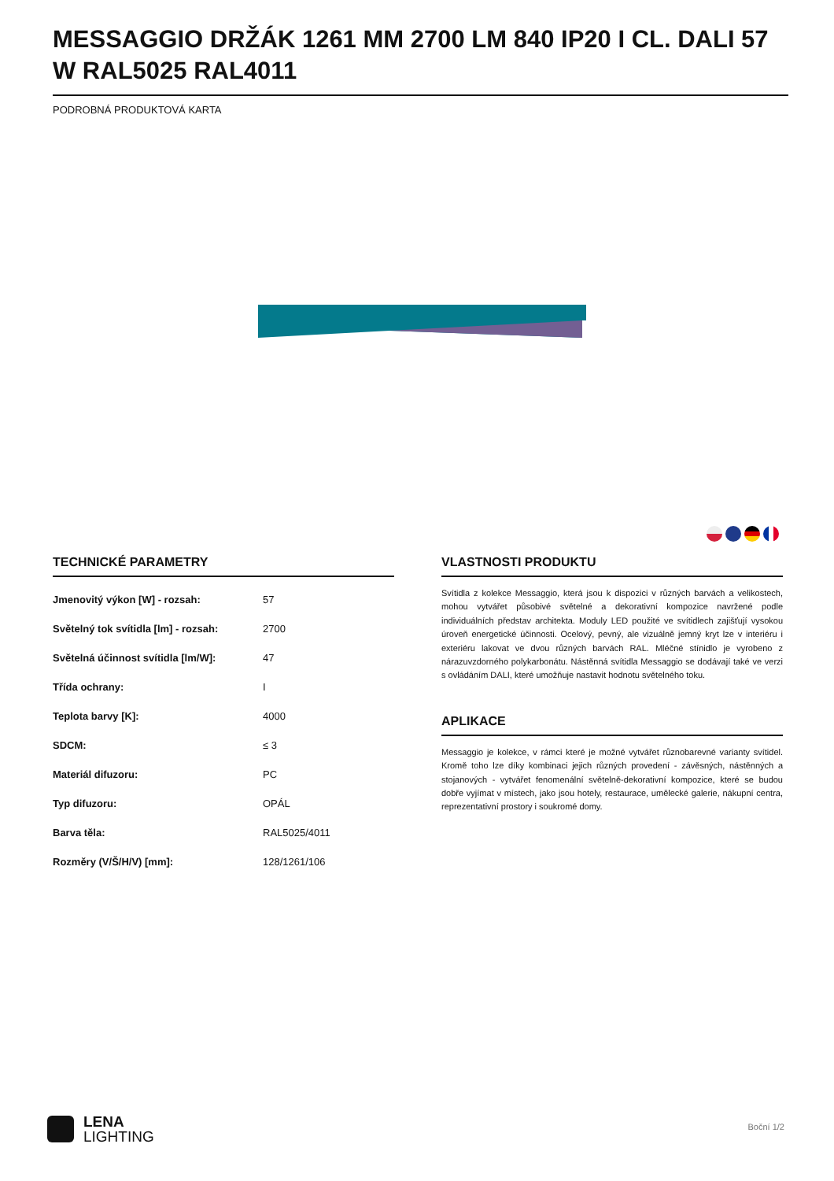MESSAGGIO DRŽÁK 1261 MM 2700 LM 840 IP20 I CL. DALI 57 W RAL5025 RAL4011
PODROBNÁ PRODUKTOVÁ KARTA
TECHNICKÉ PARAMETRY
| Jmenovitý výkon [W] - rozsah: | 57 |
| Světelný tok svítidla [lm] - rozsah: | 2700 |
| Světelná účinnost svítidla [lm/W]: | 47 |
| Třída ochrany: | I |
| Teplota barvy [K]: | 4000 |
| SDCM: | ≤ 3 |
| Materiál difuzoru: | PC |
| Typ difuzoru: | OPÁL |
| Barva těla: | RAL5025/4011 |
| Rozměry (V/Š/H/V) [mm]: | 128/1261/106 |
VLASTNOSTI PRODUKTU
Svítidla z kolekce Messaggio, která jsou k dispozici v různých barvách a velikostech, mohou vytvářet působivé světelné a dekorativní kompozice navržené podle individuálních představ architekta. Moduly LED použité ve svítidlech zajišťují vysokou úroveň energetické účinnosti. Ocelový, pevný, ale vizuálně jemný kryt lze v interiéru i exteriéru lakovat ve dvou různých barvách RAL. Mléčné stínidlo je vyrobeno z nárazuvzdorného polykarbonátu. Nástěnná svítidla Messaggio se dodávají také ve verzi s ovládáním DALI, které umožňuje nastavit hodnotu světelného toku.
APLIKACE
Messaggio je kolekce, v rámci které je možné vytvářet různobarevné varianty svítidel. Kromě toho lze díky kombinaci jejich různých provedení - závěsných, nástěnných a stojanových - vytvářet fenomenální světelně-dekorativní kompozice, které se budou dobře vyjímat v místech, jako jsou hotely, restaurace, umělecké galerie, nákupní centra, reprezentativní prostory i soukromé domy.
LENA
LIGHTING
Boční 1/2